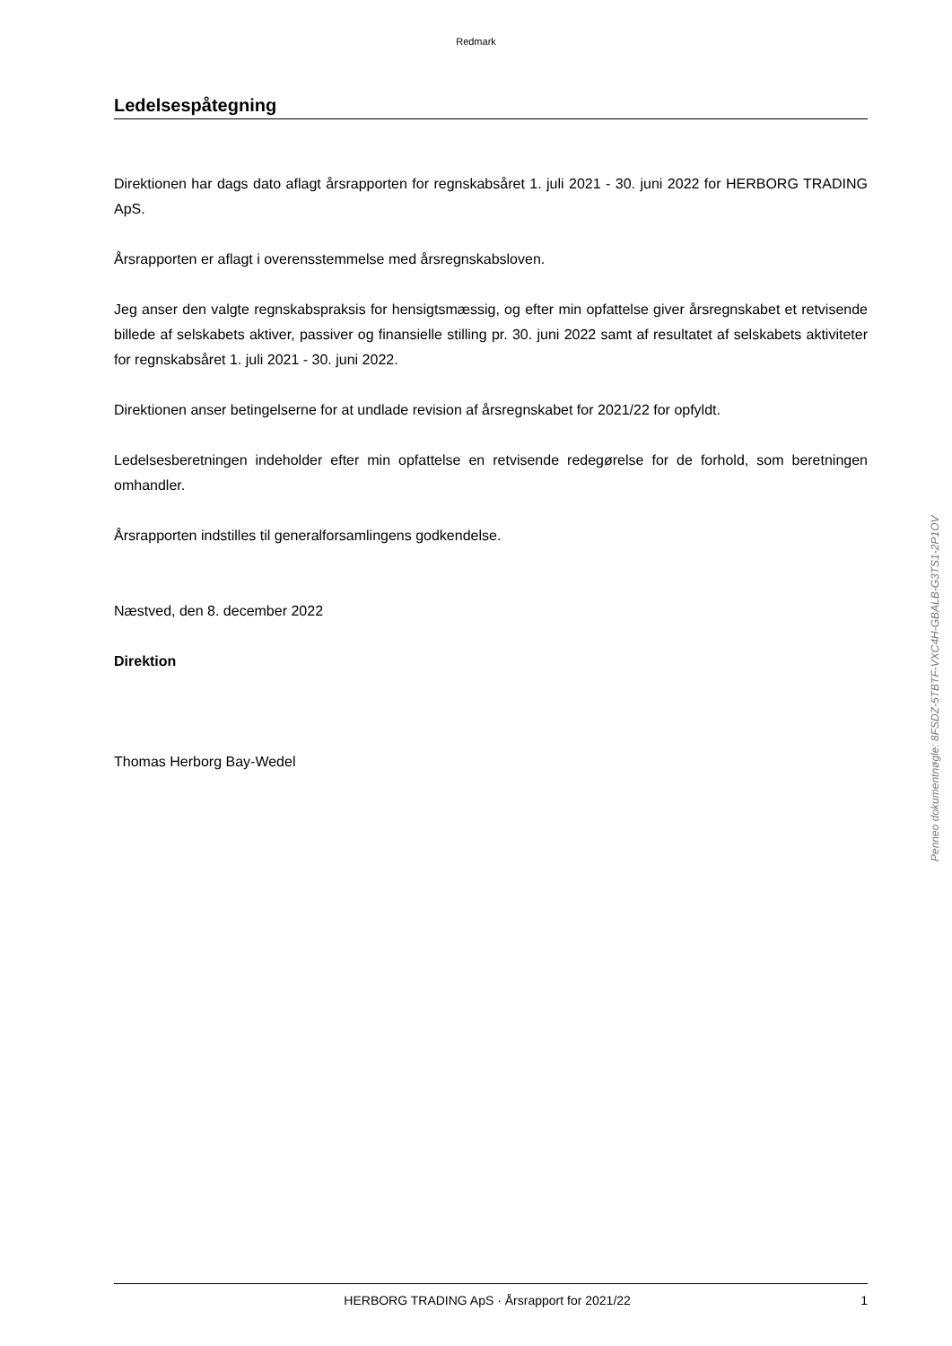Redmark
Ledelsespåtegning
Direktionen har dags dato aflagt årsrapporten for regnskabsåret 1. juli 2021 - 30. juni 2022 for HERBORG TRADING ApS.
Årsrapporten er aflagt i overensstemmelse med årsregnskabsloven.
Jeg anser den valgte regnskabspraksis for hensigtsmæssig, og efter min opfattelse giver årsregnskabet et retvisende billede af selskabets aktiver, passiver og finansielle stilling pr. 30. juni 2022 samt af resultatet af selskabets aktiviteter for regnskabsåret 1. juli 2021 - 30. juni 2022.
Direktionen anser betingelserne for at undlade revision af årsregnskabet for 2021/22 for opfyldt.
Ledelsesberetningen indeholder efter min opfattelse en retvisende redegørelse for de forhold, som beretningen omhandler.
Årsrapporten indstilles til generalforsamlingens godkendelse.
Næstved, den 8. december 2022
Direktion
Thomas Herborg Bay-Wedel
Penneo dokumentnøgle: 8FSDZ-5TBTF-VXC4H-GBALB-G3TS1-2P1OV
HERBORG TRADING ApS · Årsrapport for 2021/22 1